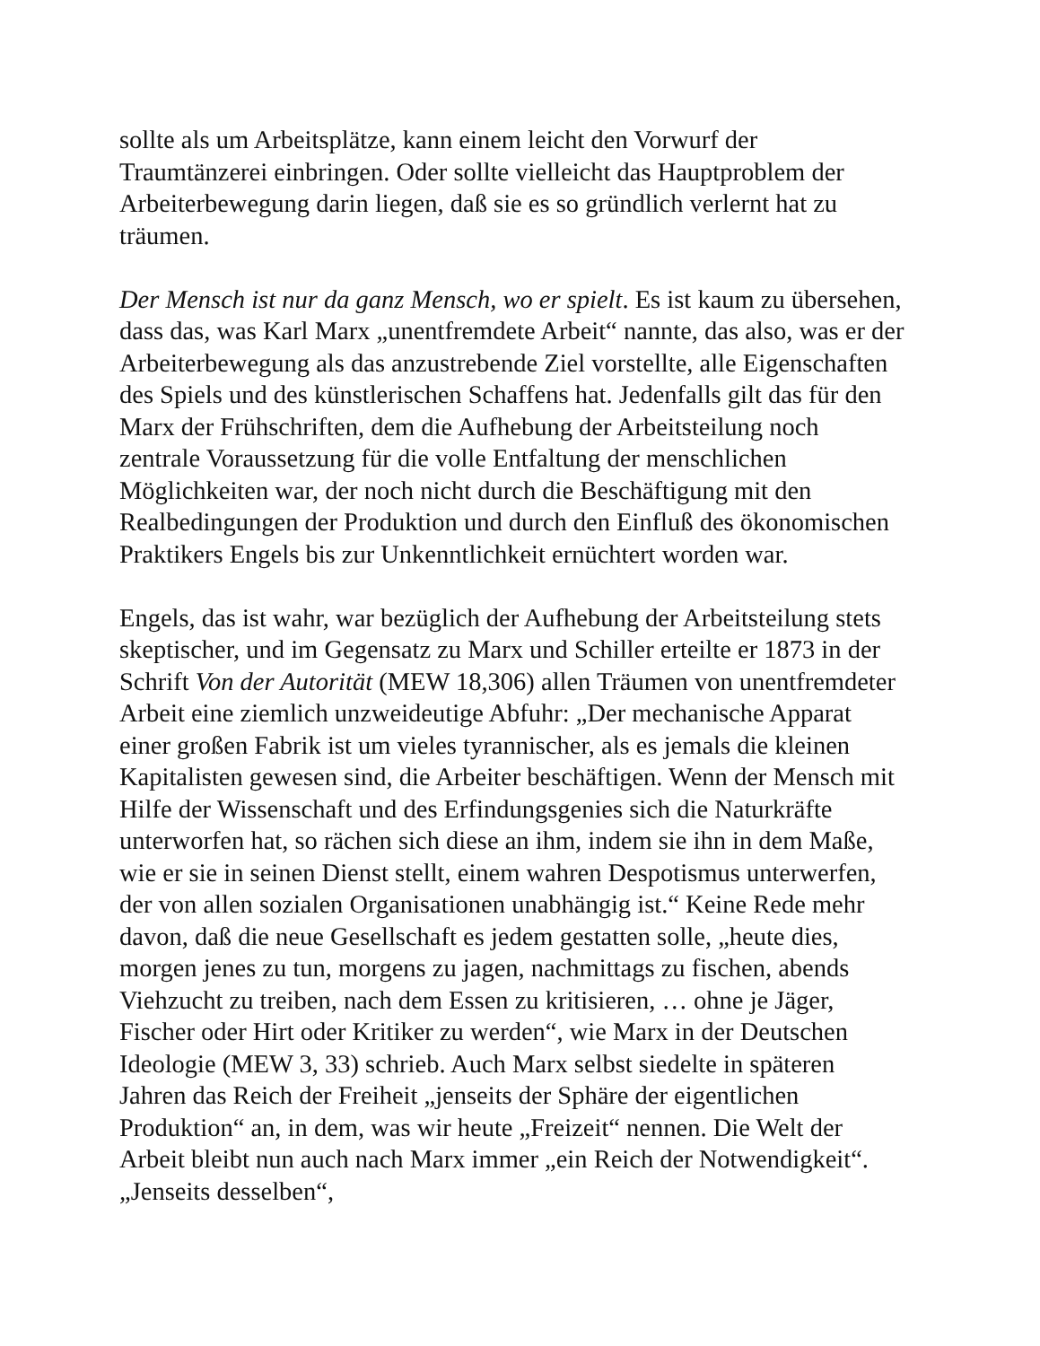sollte als um Arbeitsplätze, kann einem leicht den Vorwurf der Traumtänzerei einbringen. Oder sollte vielleicht das Hauptproblem der Arbeiterbewegung darin liegen, daß sie es so gründlich verlernt hat zu träumen.
Der Mensch ist nur da ganz Mensch, wo er spielt. Es ist kaum zu übersehen, dass das, was Karl Marx „unentfremdete Arbeit“ nannte, das also, was er der Arbeiterbewegung als das anzustrebende Ziel vorstellte, alle Eigenschaften des Spiels und des künstlerischen Schaffens hat. Jedenfalls gilt das für den Marx der Frühschriften, dem die Aufhebung der Arbeitsteilung noch zentrale Voraussetzung für die volle Entfaltung der menschlichen Möglichkeiten war, der noch nicht durch die Beschäftigung mit den Realbedingungen der Produktion und durch den Einfluß des ökonomischen Praktikers Engels bis zur Unkenntlichkeit ernüchtert worden war.
Engels, das ist wahr, war bezüglich der Aufhebung der Arbeitsteilung stets skeptischer, und im Gegensatz zu Marx und Schiller erteilte er 1873 in der Schrift Von der Autorität (MEW 18,306) allen Träumen von unentfremdeter Arbeit eine ziemlich unzweideutige Abfuhr: „Der mechanische Apparat einer großen Fabrik ist um vieles tyrannischer, als es jemals die kleinen Kapitalisten gewesen sind, die Arbeiter beschäftigen. Wenn der Mensch mit Hilfe der Wissenschaft und des Erfindungsgenies sich die Naturkräfte unterworfen hat, so rächen sich diese an ihm, indem sie ihn in dem Maße, wie er sie in seinen Dienst stellt, einem wahren Despotismus unterwerfen, der von allen sozialen Organisationen unabhängig ist.“ Keine Rede mehr davon, daß die neue Gesellschaft es jedem gestatten solle, „heute dies, morgen jenes zu tun, morgens zu jagen, nachmittags zu fischen, abends Viehzucht zu treiben, nach dem Essen zu kritisieren, … ohne je Jäger, Fischer oder Hirt oder Kritiker zu werden“, wie Marx in der Deutschen Ideologie (MEW 3, 33) schrieb. Auch Marx selbst siedelte in späteren Jahren das Reich der Freiheit „jenseits der Sphäre der eigentlichen Produktion“ an, in dem, was wir heute „Freizeit“ nennen. Die Welt der Arbeit bleibt nun auch nach Marx immer „ein Reich der Notwendigkeit“. „Jenseits desselben“,